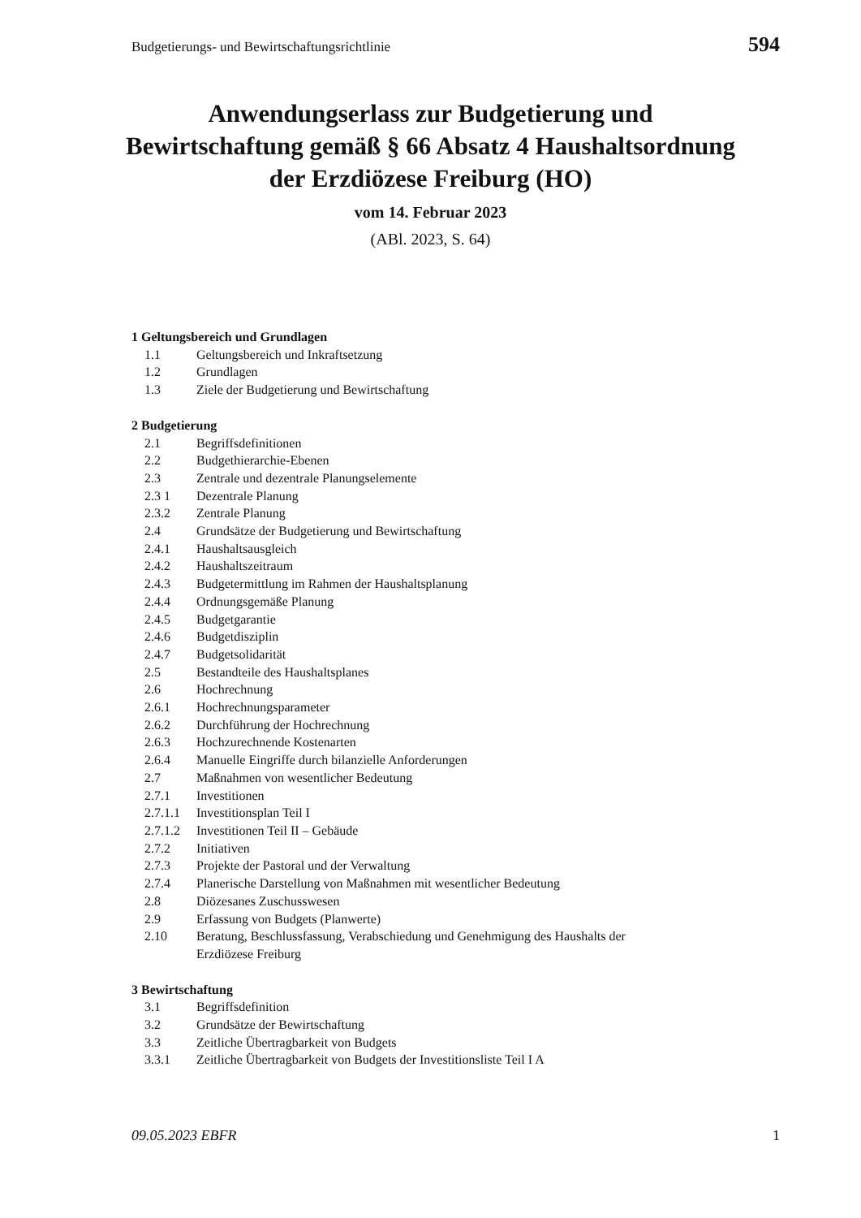Budgetierungs- und Bewirtschaftungsrichtlinie 594
Anwendungserlass zur Budgetierung und
Bewirtschaftung gemäß § 66 Absatz 4 Haushaltsordnung
der Erzdiözese Freiburg (HO)
vom 14. Februar 2023
(ABl. 2023, S. 64)
1 Geltungsbereich und Grundlagen
1.1 Geltungsbereich und Inkraftsetzung
1.2 Grundlagen
1.3 Ziele der Budgetierung und Bewirtschaftung
2 Budgetierung
2.1 Begriffsdefinitionen
2.2 Budgethierarchie-Ebenen
2.3 Zentrale und dezentrale Planungselemente
2.3 1 Dezentrale Planung
2.3.2 Zentrale Planung
2.4 Grundsätze der Budgetierung und Bewirtschaftung
2.4.1 Haushaltsausgleich
2.4.2 Haushaltszeitraum
2.4.3 Budgetermittlung im Rahmen der Haushaltsplanung
2.4.4 Ordnungsgemäße Planung
2.4.5 Budgetgarantie
2.4.6 Budgetdisziplin
2.4.7 Budgetsolidarität
2.5 Bestandteile des Haushaltsplanes
2.6 Hochrechnung
2.6.1 Hochrechnungsparameter
2.6.2 Durchführung der Hochrechnung
2.6.3 Hochzurechnende Kostenarten
2.6.4 Manuelle Eingriffe durch bilanzielle Anforderungen
2.7 Maßnahmen von wesentlicher Bedeutung
2.7.1 Investitionen
2.7.1.1 Investitionsplan Teil I
2.7.1.2 Investitionen Teil II – Gebäude
2.7.2 Initiativen
2.7.3 Projekte der Pastoral und der Verwaltung
2.7.4 Planerische Darstellung von Maßnahmen mit wesentlicher Bedeutung
2.8 Diözesanes Zuschusswesen
2.9 Erfassung von Budgets (Planwerte)
2.10 Beratung, Beschlussfassung, Verabschiedung und Genehmigung des Haushalts der Erzdiözese Freiburg
3 Bewirtschaftung
3.1 Begriffsdefinition
3.2 Grundsätze der Bewirtschaftung
3.3 Zeitliche Übertragbarkeit von Budgets
3.3.1 Zeitliche Übertragbarkeit von Budgets der Investitionsliste Teil I A
09.05.2023 EBFR 1